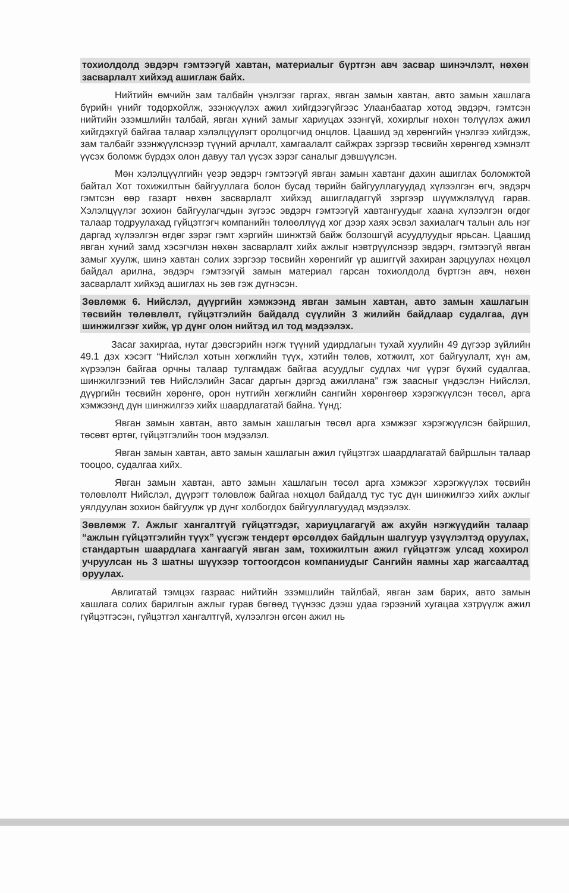тохиолдолд эвдэрч гэмтээгүй хавтан, материалыг бүртгэн авч засвар шинэчлэлт, нөхөн засварлалт хийхэд ашиглаж байх.
Нийтийн өмчийн зам талбайн үнэлгээг гаргах, явган замын хавтан, авто замын хашлага бүрийн үнийг тодорхойлж, эзэнжүүлэх ажил хийгдээгүйгээс Улаанбаатар хотод эвдэрч, гэмтсэн нийтийн эзэмшлийн талбай, явган хүний замыг хариуцах эзэнгүй, хохирлыг нөхөн төлүүлэх ажил хийгдэхгүй байгаа талаар хэлэлцүүлэгт оролцогчид онцлов. Цаашид эд хөрөнгийн үнэлгээ хийгдэж, зам талбайг эзэнжүүлснээр түүний арчлалт, хамгаалалт сайжрах зэргээр төсвийн хөрөнгөд хэмнэлт үүсэх боломж бүрдэх олон давуу тал үүсэх зэрэг саналыг дэвшүүлсэн.
Мөн хэлэлцүүлгийн үеэр эвдэрч гэмтээгүй явган замын хавтанг дахин ашиглах боломжтой байтал Хот тохижилтын байгууллага болон бусад төрийн байгууллагуудад хүлээлгэн өгч, эвдэрч гэмтсэн өөр газарт нөхөн засварлалт хийхэд ашигладаггүй зэргээр шүүмжлэлүүд гарав. Хэлэлцүүлэг зохион байгуулагчдын зүгээс эвдэрч гэмтээгүй хавтангуудыг хаана хүлээлгэн өгдөг талаар тодруулахад гүйцэтгэгч компанийн төлөөллүүд хог дээр хаях эсвэл захиалагч талын аль нэг даргад хүлээлгэн өгдөг зэрэг гэмт хэргийн шинжтэй байж болзошгүй асуудлуудыг ярьсан. Цаашид явган хүний замд хэсэгчлэн нөхөн засварлалт хийх ажлыг нэвтрүүлснээр эвдэрч, гэмтээгүй явган замыг хуулж, шинэ хавтан солих зэргээр төсвийн хөрөнгийг үр ашиггүй захиран зарцуулах нөхцөл байдал арилна, эвдэрч гэмтээгүй замын материал гарсан тохиолдолд бүртгэн авч, нөхөн засварлалт хийхэд ашиглах нь зөв гэж дүгнэсэн.
Зөвлөмж 6. Нийслэл, дүүргийн хэмжээнд явган замын хавтан, авто замын хашлагын төсвийн төлөвлөлт, гүйцэтгэлийн байдалд сүүлийн 3 жилийн байдлаар судалгаа, дүн шинжилгээг хийж, үр дүнг олон нийтэд ил тод мэдээлэх.
Засаг захиргаа, нутаг дэвсгэрийн нэгж түүний удирдлагын тухай хуулийн 49 дүгээр зүйлийн 49.1 дэх хэсэгт “Нийслэл хотын хөгжлийн түүх, хэтийн төлөв, хотжилт, хот байгуулалт, хүн ам, хүрээлэн байгаа орчны талаар тулгамдаж байгаа асуудлыг судлах чиг үүрэг бүхий судалгаа, шинжилгээний төв Нийслэлийн Засаг даргын дэргэд ажиллана” гэж заасныг үндэслэн Нийслэл, дүүргийн төсвийн хөрөнгө, орон нутгийн хөгжлийн сангийн хөрөнгөөр хэрэгжүүлсэн төсөл, арга хэмжээнд дүн шинжилгээ хийх шаардлагатай байна. Үүнд:
Явган замын хавтан, авто замын хашлагын төсөл арга хэмжээг хэрэгжүүлсэн байршил, төсөвт өртөг, гүйцэтгэлийн тоон мэдээлэл.
Явган замын хавтан, авто замын хашлагын ажил гүйцэтгэх шаардлагатай байршлын талаар тооцоо, судалгаа хийх.
Явган замын хавтан, авто замын хашлагын төсөл арга хэмжээг хэрэгжүүлэх төсвийн төлөвлөлт Нийслэл, дүүрэгт төлөвлөж байгаа нөхцөл байдалд тус тус дүн шинжилгээ хийх ажлыг уялдуулан зохион байгуулж үр дүнг холбогдох байгууллагуудад мэдээлэх.
Зөвлөмж 7. Ажлыг хангалтгүй гүйцэтгэдэг, хариуцлагагүй аж ахуйн нэгжүүдийн талаар “ажлын гүйцэтгэлийн түүх” үүсгэж тендерт өрсөлдөх байдлын шалгуур үзүүлэлтэд оруулах, стандартын шаардлага хангаагүй явган зам, тохижилтын ажил гүйцэтгэж улсад хохирол учруулсан нь 3 шатны шүүхээр тогтоогдсон компаниудыг Сангийн яамны хар жагсаалтад оруулах.
Авлигатай тэмцэх газраас нийтийн эзэмшлийн тайлбай, явган зам барих, авто замын хашлага солих барилгын ажлыг гурав бөгөөд түүнээс дээш удаа гэрээний хугацаа хэтрүүлж ажил гүйцэтгэсэн, гүйцэтгэл хангалтгүй, хүлээлгэн өгсөн ажил нь